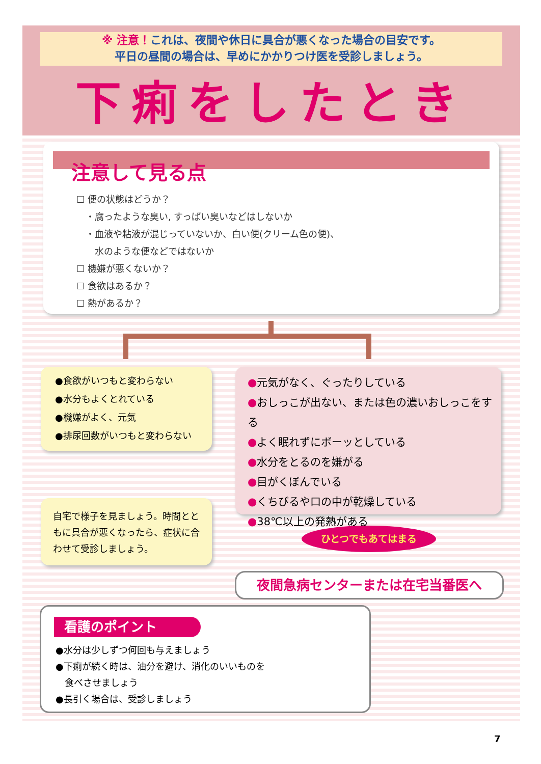※ 注意！これは、夜間や休日に具合が悪くなった場合の目安です。
平日の昼間の場合は、早めにかかりつけ医を受診しましょう。
下痢をしたとき
注意して見る点
☐ 便の状態はどうか？
　・腐ったような臭い, すっぱい臭いなどはしないか
　・血液や粘液が混じっていないか、白い便(クリーム色の便)、
　　水のような便などではないか
☐ 機嫌が悪くないか？
☐ 食欲はあるか？
☐ 熱があるか？
●食欲がいつもと変わらない
●水分もよくとれている
●機嫌がよく、元気
●排尿回数がいつもと変わらない
●元気がなく、ぐったりしている
●おしっこが出ない、または色の濃いおしっこをする
●よく眠れずにボーッとしている
●水分をとるのを嫌がる
●目がくぼんでいる
●くちびるや口の中が乾燥している
●38℃以上の発熱がある
自宅で様子を見ましょう。時間とともに具合が悪くなったら、症状に合わせて受診しましょう。
ひとつでもあてはまる
夜間急病センターまたは在宅当番医へ
看護のポイント
●水分は少しずつ何回も与えましょう
●下痢が続く時は、油分を避け、消化のいいものを
　食べさせましょう
●長引く場合は、受診しましょう
7